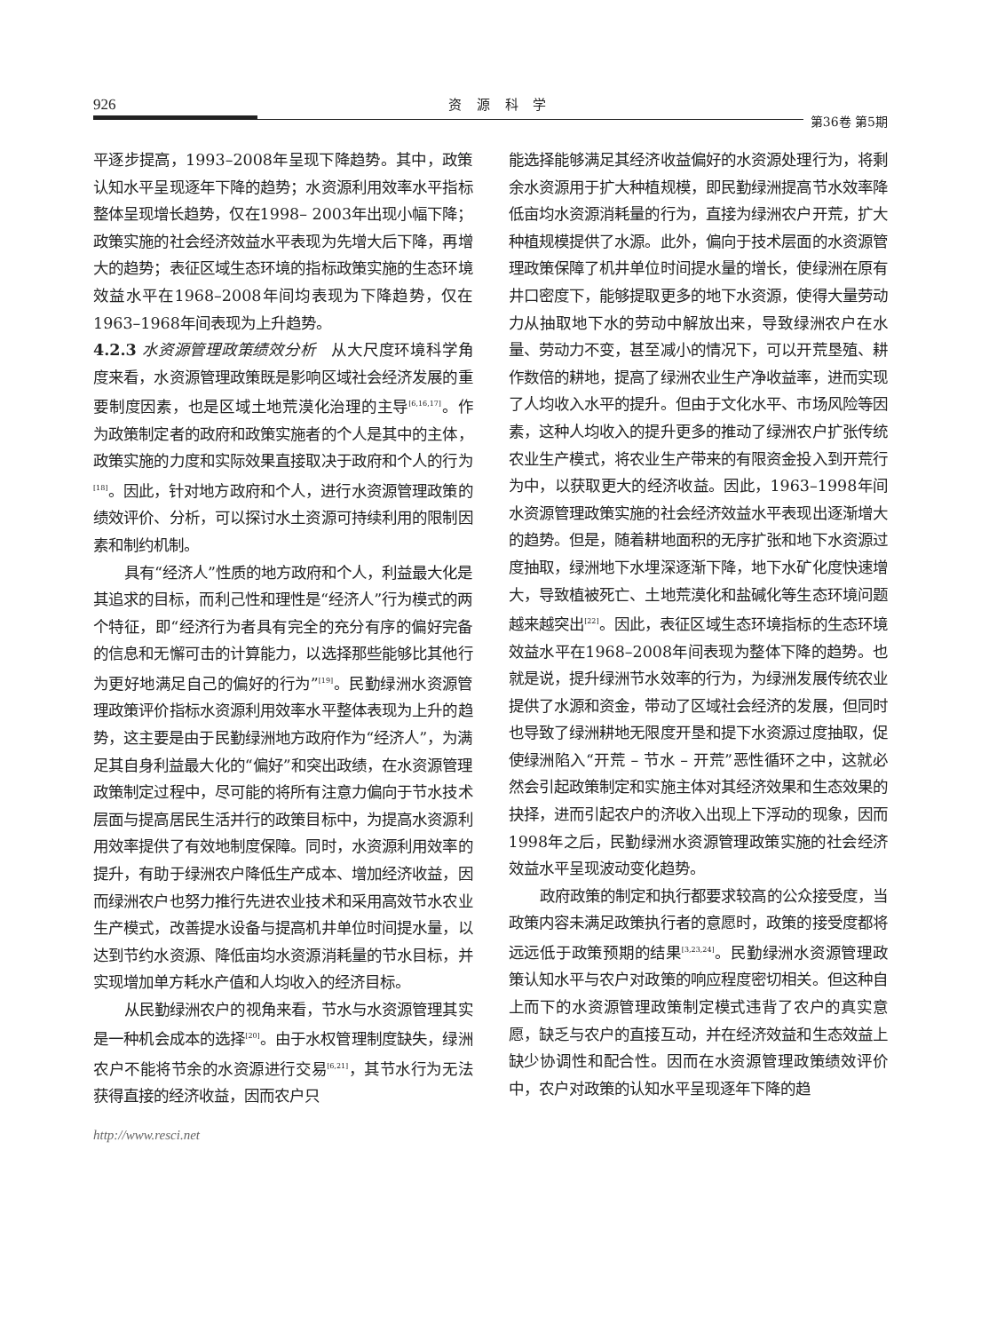926 资 源 科 学
第36卷 第5期
平逐步提高，1993–2008年呈现下降趋势。其中，政策认知水平呈现逐年下降的趋势；水资源利用效率水平指标整体呈现增长趋势，仅在1998– 2003年出现小幅下降；政策实施的社会经济效益水平表现为先增大后下降，再增大的趋势；表征区域生态环境的指标政策实施的生态环境效益水平在1968–2008年间均表现为下降趋势，仅在1963–1968年间表现为上升趋势。
4.2.3 水资源管理政策绩效分析　从大尺度环境科学角度来看，水资源管理政策既是影响区域社会经济发展的重要制度因素，也是区域土地荒漠化治理的主导<sup>[6,16,17]</sup>。作为政策制定者的政府和政策实施者的个人是其中的主体，政策实施的力度和实际效果直接取决于政府和个人的行为<sup>[18]</sup>。因此，针对地方政府和个人，进行水资源管理政策的绩效评价、分析，可以探讨水土资源可持续利用的限制因素和制约机制。
具有“经济人”性质的地方政府和个人，利益最大化是其追求的目标，而利己性和理性是“经济人”行为模式的两个特征，即“经济行为者具有完全的充分有序的偏好完备的信息和无懈可击的计算能力，以选择那些能够比其他行为更好地满足自己的偏好的行为”<sup>[19]</sup>。民勤绿洲水资源管理政策评价指标水资源利用效率水平整体表现为上升的趋势，这主要是由于民勤绿洲地方政府作为“经济人”，为满足其自身利益最大化的“偏好”和突出政绩，在水资源管理政策制定过程中，尽可能的将所有注意力偏向于节水技术层面与提高居民生活并行的政策目标中，为提高水资源利用效率提供了有效地制度保障。同时，水资源利用效率的提升，有助于绿洲农户降低生产成本、增加经济收益，因而绿洲农户也努力推行先进农业技术和采用高效节水农业生产模式，改善提水设备与提高机井单位时间提水量，以达到节约水资源、降低亩均水资源消耗量的节水目标，并实现增加单方耗水产值和人均收入的经济目标。
从民勤绿洲农户的视角来看，节水与水资源管理其实是一种机会成本的选择<sup>[20]</sup>。由于水权管理制度缺失，绿洲农户不能将节余的水资源进行交易<sup>[6,21]</sup>，其节水行为无法获得直接的经济收益，因而农户只
能选择能够满足其经济收益偏好的水资源处理行为，将剩余水资源用于扩大种植规模，即民勤绿洲提高节水效率降低亩均水资源消耗量的行为，直接为绿洲农户开荒，扩大种植规模提供了水源。此外，偏向于技术层面的水资源管理政策保障了机井单位时间提水量的增长，使绿洲在原有井口密度下，能够提取更多的地下水资源，使得大量劳动力从抽取地下水的劳动中解放出来，导致绿洲农户在水量、劳动力不变，甚至减小的情况下，可以开荒垦殖、耕作数倍的耕地，提高了绿洲农业生产净收益率，进而实现了人均收入水平的提升。但由于文化水平、市场风险等因素，这种人均收入的提升更多的推动了绿洲农户扩张传统农业生产模式，将农业生产带来的有限资金投入到开荒行为中，以获取更大的经济收益。因此，1963–1998年间水资源管理政策实施的社会经济效益水平表现出逐渐增大的趋势。但是，随着耕地面积的无序扩张和地下水资源过度抽取，绿洲地下水埋深逐渐下降，地下水矿化度快速增大，导致植被死亡、土地荒漠化和盐碱化等生态环境问题越来越突出<sup>[22]</sup>。因此，表征区域生态环境指标的生态环境效益水平在1968–2008年间表现为整体下降的趋势。也就是说，提升绿洲节水效率的行为，为绿洲发展传统农业提供了水源和资金，带动了区域社会经济的发展，但同时也导致了绿洲耕地无限度开垦和提下水资源过度抽取，促使绿洲陷入“开荒 – 节水 – 开荒”恶性循环之中，这就必然会引起政策制定和实施主体对其经济效果和生态效果的抉择，进而引起农户的济收入出现上下浮动的现象，因而1998年之后，民勤绿洲水资源管理政策实施的社会经济效益水平呈现波动变化趋势。
政府政策的制定和执行都要求较高的公众接受度，当政策内容未满足政策执行者的意愿时，政策的接受度都将远远低于政策预期的结果<sup>[3,23,24]</sup>。民勤绿洲水资源管理政策认知水平与农户对政策的响应程度密切相关。但这种自上而下的水资源管理政策制定模式违背了农户的真实意愿，缺乏与农户的直接互动，并在经济效益和生态效益上缺少协调性和配合性。因而在水资源管理政策绩效评价中，农户对政策的认知水平呈现逐年下降的趋
http://www.resci.net